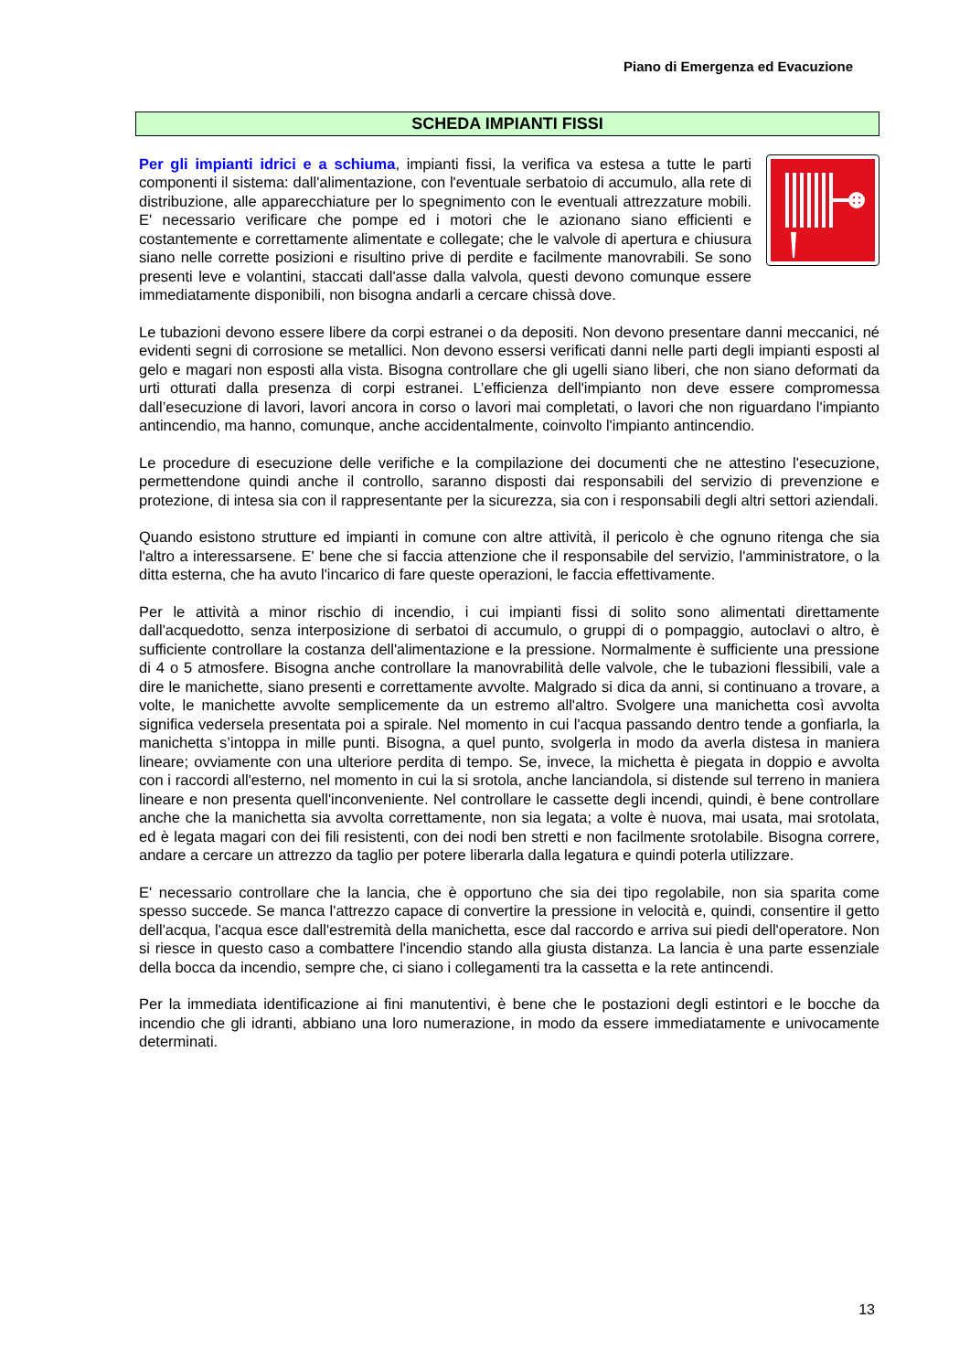Piano di Emergenza ed Evacuzione
SCHEDA IMPIANTI FISSI
Per gli impianti idrici e a schiuma, impianti fissi, la verifica va estesa a tutte le parti componenti il sistema: dall'alimentazione, con l'eventuale serbatoio di accumulo, alla rete di distribuzione, alle apparecchiature per lo spegnimento con le eventuali attrezzature mobili. E' necessario verificare che pompe ed i motori che le azionano siano efficienti e costantemente e correttamente alimentate e collegate; che le valvole di apertura e chiusura siano nelle corrette posizioni e risultino prive di perdite e facilmente manovrabili. Se sono presenti leve e volantini, staccati dall'asse dalla valvola, questi devono comunque essere immediatamente disponibili, non bisogna andarli a cercare chissà dove.
Le tubazioni devono essere libere da corpi estranei o da depositi. Non devono presentare danni meccanici, né evidenti segni di corrosione se metallici. Non devono essersi verificati danni nelle parti degli impianti esposti al gelo e magari non esposti alla vista. Bisogna controllare che gli ugelli siano liberi, che non siano deformati da urti otturati dalla presenza di corpi estranei. L’efficienza dell'impianto non deve essere compromessa dall’esecuzione di lavori, lavori ancora in corso o lavori mai completati, o lavori che non riguardano l'impianto antincendio, ma hanno, comunque, anche accidentalmente, coinvolto l'impianto antincendio.
Le procedure di esecuzione delle verifiche e la compilazione dei documenti che ne attestino l'esecuzione, permettendone quindi anche il controllo, saranno disposti dai responsabili del servizio di prevenzione e protezione, di intesa sia con il rappresentante per la sicurezza, sia con i responsabili degli altri settori aziendali.
Quando esistono strutture ed impianti in comune con altre attività, il pericolo è che ognuno ritenga che sia l'altro a interessarsene. E' bene che si faccia attenzione che il responsabile del servizio, l'amministratore, o la ditta esterna, che ha avuto l'incarico di fare queste operazioni, le faccia effettivamente.
Per le attività a minor rischio di incendio, i cui impianti fissi di solito sono alimentati direttamente dall'acquedotto, senza interposizione di serbatoi di accumulo, o gruppi di o pompaggio, autoclavi o altro, è sufficiente controllare la costanza dell'alimentazione e la pressione. Normalmente è sufficiente una pressione di 4 o 5 atmosfere. Bisogna anche controllare la manovrabilità delle valvole, che le tubazioni flessibili, vale a dire le manichette, siano presenti e correttamente avvolte. Malgrado si dica da anni, si continuano a trovare, a volte, le manichette avvolte semplicemente da un estremo all'altro. Svolgere una manichetta così avvolta significa vedersela presentata poi a spirale. Nel momento in cui l'acqua passando dentro tende a gonfiarla, la manichetta s’intoppa in mille punti. Bisogna, a quel punto, svolgerla in modo da averla distesa in maniera lineare; ovviamente con una ulteriore perdita di tempo. Se, invece, la michetta è piegata in doppio e avvolta con i raccordi all'esterno, nel momento in cui la si srotola, anche lanciandola, si distende sul terreno in maniera lineare e non presenta quell'inconveniente. Nel controllare le cassette degli incendi, quindi, è bene controllare anche che la manichetta sia avvolta correttamente, non sia legata; a volte è nuova, mai usata, mai srotolata, ed è legata magari con dei fili resistenti, con dei nodi ben stretti e non facilmente srotolabile. Bisogna correre, andare a cercare un attrezzo da taglio per potere liberarla dalla legatura e quindi poterla utilizzare.
E' necessario controllare che la lancia, che è opportuno che sia dei tipo regolabile, non sia sparita come spesso succede. Se manca l'attrezzo capace di convertire la pressione in velocità e, quindi, consentire il getto dell'acqua, l'acqua esce dall'estremità della manichetta, esce dal raccordo e arriva sui piedi dell'operatore. Non si riesce in questo caso a combattere l'incendio stando alla giusta distanza. La lancia è una parte essenziale della bocca da incendio, sempre che, ci siano i collegamenti tra la cassetta e la rete antincendi.
Per la immediata identificazione ai fini manutentivi, è bene che le postazioni degli estintori e le bocche da incendio che gli idranti, abbiano una loro numerazione, in modo da essere immediatamente e univocamente determinati.
13